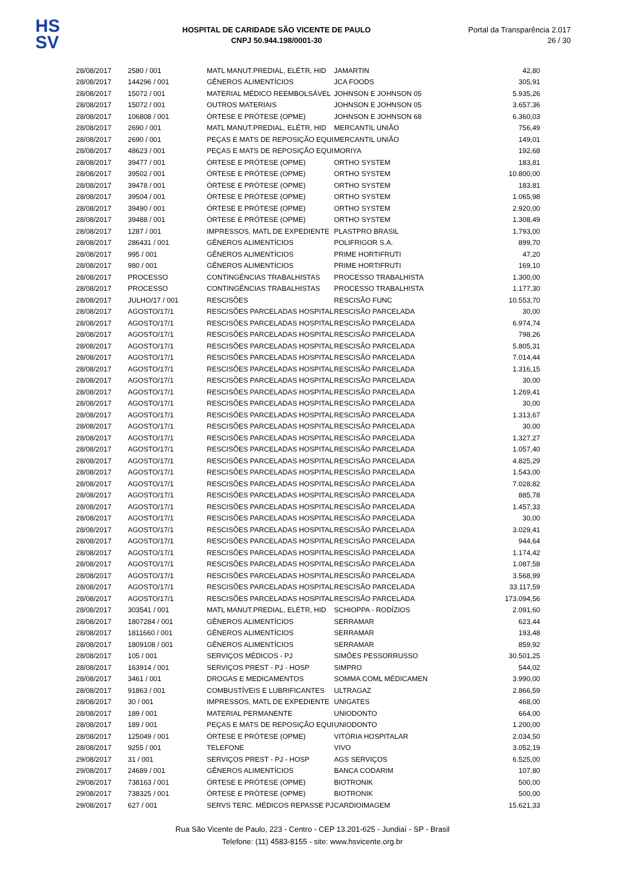HS
SV
HOSPITAL DE CARIDADE SÃO VICENTE DE PAULO
CNPJ 50.944.198/0001-30
Portal da Transparência 2.017
26 / 30
| 28/08/2017 | 2580 / 001 | MATL MANUT.PREDIAL, ELÉTR, HID | JAMARTIN | 42,80 |
| 28/08/2017 | 144296 / 001 | GÊNEROS ALIMENTÍCIOS | JCA FOODS | 305,91 |
| 28/08/2017 | 15072 / 001 | MATERIAL MÉDICO REEMBOLSÁVEL | JOHNSON E JOHNSON 05 | 5.935,26 |
| 28/08/2017 | 15072 / 001 | OUTROS MATERIAIS | JOHNSON E JOHNSON 05 | 3.657,36 |
| 28/08/2017 | 106808 / 001 | ÓRTESE E PRÓTESE (OPME) | JOHNSON E JOHNSON 68 | 6.360,03 |
| 28/08/2017 | 2690 / 001 | MATL MANUT.PREDIAL, ELÉTR, HID | MERCANTIL UNIÃO | 756,49 |
| 28/08/2017 | 2690 / 001 | PEÇAS E MATS DE REPOSIÇÃO EQUI | MERCANTIL UNIÃO | 149,01 |
| 28/08/2017 | 48623 / 001 | PEÇAS E MATS DE REPOSIÇÃO EQUI | MORIYA | 192,68 |
| 28/08/2017 | 39477 / 001 | ÓRTESE E PRÓTESE (OPME) | ORTHO SYSTEM | 183,81 |
| 28/08/2017 | 39502 / 001 | ÓRTESE E PRÓTESE (OPME) | ORTHO SYSTEM | 10.800,00 |
| 28/08/2017 | 39478 / 001 | ÓRTESE E PRÓTESE (OPME) | ORTHO SYSTEM | 183,81 |
| 28/08/2017 | 39504 / 001 | ÓRTESE E PRÓTESE (OPME) | ORTHO SYSTEM | 1.065,98 |
| 28/08/2017 | 39490 / 001 | ÓRTESE E PRÓTESE (OPME) | ORTHO SYSTEM | 2.920,00 |
| 28/08/2017 | 39488 / 001 | ÓRTESE E PRÓTESE (OPME) | ORTHO SYSTEM | 1.308,49 |
| 28/08/2017 | 1287 / 001 | IMPRESSOS, MATL DE EXPEDIENTE | PLASTPRO BRASIL | 1.793,00 |
| 28/08/2017 | 286431 / 001 | GÊNEROS ALIMENTÍCIOS | POLIFRIGOR S.A. | 899,70 |
| 28/08/2017 | 995 / 001 | GÊNEROS ALIMENTÍCIOS | PRIME HORTIFRUTI | 47,20 |
| 28/08/2017 | 980 / 001 | GÊNEROS ALIMENTÍCIOS | PRIME HORTIFRUTI | 169,10 |
| 28/08/2017 | PROCESSO | CONTINGÊNCIAS TRABALHISTAS | PROCESSO TRABALHISTA | 1.300,00 |
| 28/08/2017 | PROCESSO | CONTINGÊNCIAS TRABALHISTAS | PROCESSO TRABALHISTA | 1.177,30 |
| 28/08/2017 | JULHO/17 / 001 | RESCISÕES | RESCISÃO FUNC | 10.553,70 |
| 28/08/2017 | AGOSTO/17/1 | RESCISÕES PARCELADAS HOSPITAL | RESCISÃO PARCELADA | 30,00 |
| 28/08/2017 | AGOSTO/17/1 | RESCISÕES PARCELADAS HOSPITAL | RESCISÃO PARCELADA | 6.974,74 |
| 28/08/2017 | AGOSTO/17/1 | RESCISÕES PARCELADAS HOSPITAL | RESCISÃO PARCELADA | 798,26 |
| 28/08/2017 | AGOSTO/17/1 | RESCISÕES PARCELADAS HOSPITAL | RESCISÃO PARCELADA | 5.805,31 |
| 28/08/2017 | AGOSTO/17/1 | RESCISÕES PARCELADAS HOSPITAL | RESCISÃO PARCELADA | 7.014,44 |
| 28/08/2017 | AGOSTO/17/1 | RESCISÕES PARCELADAS HOSPITAL | RESCISÃO PARCELADA | 1.316,15 |
| 28/08/2017 | AGOSTO/17/1 | RESCISÕES PARCELADAS HOSPITAL | RESCISÃO PARCELADA | 30,00 |
| 28/08/2017 | AGOSTO/17/1 | RESCISÕES PARCELADAS HOSPITAL | RESCISÃO PARCELADA | 1.269,41 |
| 28/08/2017 | AGOSTO/17/1 | RESCISÕES PARCELADAS HOSPITAL | RESCISÃO PARCELADA | 30,00 |
| 28/08/2017 | AGOSTO/17/1 | RESCISÕES PARCELADAS HOSPITAL | RESCISÃO PARCELADA | 1.313,67 |
| 28/08/2017 | AGOSTO/17/1 | RESCISÕES PARCELADAS HOSPITAL | RESCISÃO PARCELADA | 30,00 |
| 28/08/2017 | AGOSTO/17/1 | RESCISÕES PARCELADAS HOSPITAL | RESCISÃO PARCELADA | 1.327,27 |
| 28/08/2017 | AGOSTO/17/1 | RESCISÕES PARCELADAS HOSPITAL | RESCISÃO PARCELADA | 1.057,40 |
| 28/08/2017 | AGOSTO/17/1 | RESCISÕES PARCELADAS HOSPITAL | RESCISÃO PARCELADA | 4.825,29 |
| 28/08/2017 | AGOSTO/17/1 | RESCISÕES PARCELADAS HOSPITAL | RESCISÃO PARCELADA | 1.543,00 |
| 28/08/2017 | AGOSTO/17/1 | RESCISÕES PARCELADAS HOSPITAL | RESCISÃO PARCELADA | 7.028,82 |
| 28/08/2017 | AGOSTO/17/1 | RESCISÕES PARCELADAS HOSPITAL | RESCISÃO PARCELADA | 885,78 |
| 28/08/2017 | AGOSTO/17/1 | RESCISÕES PARCELADAS HOSPITAL | RESCISÃO PARCELADA | 1.457,33 |
| 28/08/2017 | AGOSTO/17/1 | RESCISÕES PARCELADAS HOSPITAL | RESCISÃO PARCELADA | 30,00 |
| 28/08/2017 | AGOSTO/17/1 | RESCISÕES PARCELADAS HOSPITAL | RESCISÃO PARCELADA | 3.029,41 |
| 28/08/2017 | AGOSTO/17/1 | RESCISÕES PARCELADAS HOSPITAL | RESCISÃO PARCELADA | 944,64 |
| 28/08/2017 | AGOSTO/17/1 | RESCISÕES PARCELADAS HOSPITAL | RESCISÃO PARCELADA | 1.174,42 |
| 28/08/2017 | AGOSTO/17/1 | RESCISÕES PARCELADAS HOSPITAL | RESCISÃO PARCELADA | 1.087,58 |
| 28/08/2017 | AGOSTO/17/1 | RESCISÕES PARCELADAS HOSPITAL | RESCISÃO PARCELADA | 3.568,99 |
| 28/08/2017 | AGOSTO/17/1 | RESCISÕES PARCELADAS HOSPITAL | RESCISÃO PARCELADA | 33.117,59 |
| 28/08/2017 | AGOSTO/17/1 | RESCISÕES PARCELADAS HOSPITAL | RESCISÃO PARCELADA | 173.094,56 |
| 28/08/2017 | 303541 / 001 | MATL MANUT.PREDIAL, ELÉTR, HID | SCHIOPPA - RODÍZIOS | 2.091,60 |
| 28/08/2017 | 1807284 / 001 | GÊNEROS ALIMENTÍCIOS | SERRAMAR | 623,44 |
| 28/08/2017 | 1811660 / 001 | GÊNEROS ALIMENTÍCIOS | SERRAMAR | 193,48 |
| 28/08/2017 | 1809108 / 001 | GÊNEROS ALIMENTÍCIOS | SERRAMAR | 859,92 |
| 28/08/2017 | 105 / 001 | SERVIÇOS MÉDICOS - PJ | SIMÕES PESSORRUSSO | 30.501,25 |
| 28/08/2017 | 163914 / 001 | SERVIÇOS PREST - PJ - HOSP | SIMPRO | 544,02 |
| 28/08/2017 | 3461 / 001 | DROGAS E MEDICAMENTOS | SOMMA COML MÉDICAMEN | 3.990,00 |
| 28/08/2017 | 91863 / 001 | COMBUSTÍVEIS E LUBRIFICANTES | ULTRAGAZ | 2.866,59 |
| 28/08/2017 | 30 / 001 | IMPRESSOS, MATL DE EXPEDIENTE | UNIGATES | 468,00 |
| 28/08/2017 | 189 / 001 | MATERIAL PERMANENTE | UNIODONTO | 664,00 |
| 28/08/2017 | 189 / 001 | PEÇAS E MATS DE REPOSIÇÃO EQUI | UNIODONTO | 1.200,00 |
| 28/08/2017 | 125049 / 001 | ÓRTESE E PRÓTESE (OPME) | VITÓRIA HOSPITALAR | 2.034,50 |
| 28/08/2017 | 9255 / 001 | TELEFONE | VIVO | 3.052,19 |
| 29/08/2017 | 31 / 001 | SERVIÇOS PREST - PJ - HOSP | AGS SERVIÇOS | 6.525,00 |
| 29/08/2017 | 24689 / 001 | GÊNEROS ALIMENTÍCIOS | BANCA CODARIM | 107,80 |
| 29/08/2017 | 738163 / 001 | ÓRTESE E PRÓTESE (OPME) | BIOTRONIK | 500,00 |
| 29/08/2017 | 738325 / 001 | ÓRTESE E PRÓTESE (OPME) | BIOTRONIK | 500,00 |
| 29/08/2017 | 627 / 001 | SERVS TERC. MÉDICOS REPASSE PJ | CARDIOIMAGEM | 15.621,33 |
Rua São Vicente de Paulo, 223 - Centro - CEP 13.201-625 - Jundiaí - SP - Brasil
Telefone: (11) 4583-8155 - site: www.hsvicente.org.br